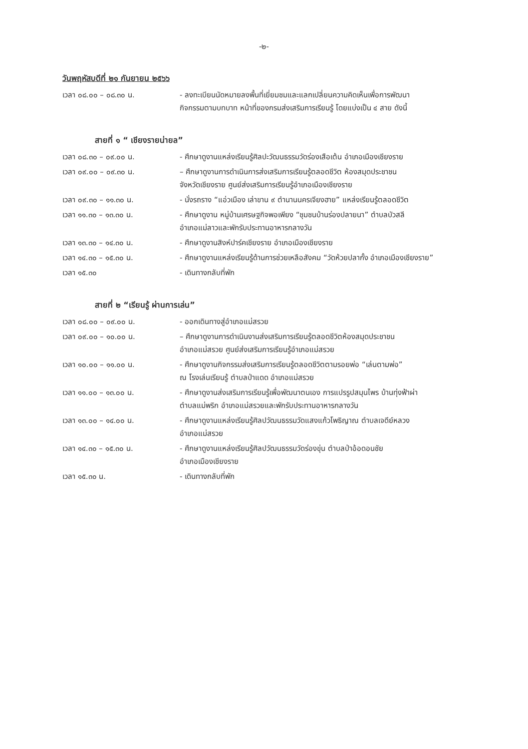-๒-
วันพฤหัสบดีที่ ๒๑ กันยายน ๒๕๖๖
เวลา ๐๘.๐๐ – ๐๘.๓๐ น. - ลงทะเบียนนัดหมายลงพื้นที่เยี่ยมชมและแลกเปลี่ยนความคิดเห็นเพื่อการพัฒนา
กิจกรรมตามบทบาท หน้าที่ของกรมส่งเสริมการเรียนรู้ โดยแบ่งเป็น ๔ สาย ดังนี้
สายที่ ๑ “ เชียงรายน่ายล”
เวลา ๐๘.๓๐ – ๐๙.๐๐ น. - ศึกษาดูงานแหล่งเรียนรู้ศิลปะวัฒนธรรมวัดร่องเสือเต้น อำเภอเมืองเชียงราย
เวลา ๐๙.๐๐ – ๐๙.๓๐ น. – ศึกษาดูงานการดำเนินการส่งเสริมการเรียนรู้ตลอดชีวิต ห้องสมุดประชาชน
จังหวัดเชียงราย ศูนย์ส่งเสริมการเรียนรู้อำเภอเมืองเชียงราย
เวลา ๐๙.๓๐ – ๑๑.๓๐ น. - นั่งรถราง “แอ่วเมือง เล่าขาน ๙ ตำนานนครเจียงฮาย” แหล่งเรียนรู้ตลอดชีวิต
เวลา ๑๑.๓๐ – ๑๓.๓๐ น. - ศึกษาดูงาน หมู่บ้านเศรษฐกิจพอเพียง “ชุมชนบ้านร่องปลายนา” ตำบลบัวสลี
อำเภอแม่ลาวและพักรับประทานอาหารกลางวัน
เวลา ๑๓.๓๐ – ๑๔.๓๐ น. - ศึกษาดูงานสิงห์ปาร์คเชียงราย อำเภอเมืองเชียงราย
เวลา ๑๔.๓๐ – ๑๕.๓๐ น. - ศึกษาดูงานแหล่งเรียนรู้ด้านการช่วยเหลือสังคม “วัดห้วยปลากั้ง อำเภอเมืองเชียงราย”
เวลา ๑๕.๓๐ - เดินทางกลับที่พัก
สายที่ ๒ “เรียนรู้ ผ่านการเล่น”
เวลา ๐๘.๐๐ – ๐๙.๐๐ น. - ออกเดินทางสู่อำเภอแม่สรวย
เวลา ๐๙.๐๐ – ๑๐.๐๐ น. – ศึกษาดูงานการดำเนินงานส่งเสริมการเรียนรู้ตลอดชีวิตห้องสมุดประชาชน
อำเภอแม่สรวย ศูนย์ส่งเสริมการเรียนรู้อำเภอแม่สรวย
เวลา ๑๐.๐๐ – ๑๑.๐๐ น. - ศึกษาดูงานกิจกรรมส่งเสริมการเรียนรู้ตลอดชีวิตตามรอยพ่อ “เล่นตามพ่อ”
ณ โรงเล่นเรียนรู้ ตำบลป่าแดด อำเภอแม่สรวย
เวลา ๑๑.๐๐ – ๑๓.๐๐ น. - ศึกษาดูงานส่งเสริมการเรียนรู้เพื่อพัฒนาตนเอง การแปรรูปสมุนไพร บ้านทุ่งฟ้าผ่า
ตำบลแม่พริก อำเภอแม่สรวยและพักรับประทานอาหารกลางวัน
เวลา ๑๓.๐๐ – ๑๔.๐๐ น. - ศึกษาดูงานแหล่งเรียนรู้ศิลปวัฒนธรรมวัดแสงแก้วโพธิญาณ ตำบลเจดีย์หลวง
อำเภอแม่สรวย
เวลา ๑๔.๓๐ – ๑๕.๓๐ น. - ศึกษาดูงานแหล่งเรียนรู้ศิลปวัฒนธรรมวัดร่องขุ่น ตำบลป่าอ้อดอนชัย
อำเภอเมืองเชียงราย
เวลา ๑๕.๓๐ น. - เดินทางกลับที่พัก